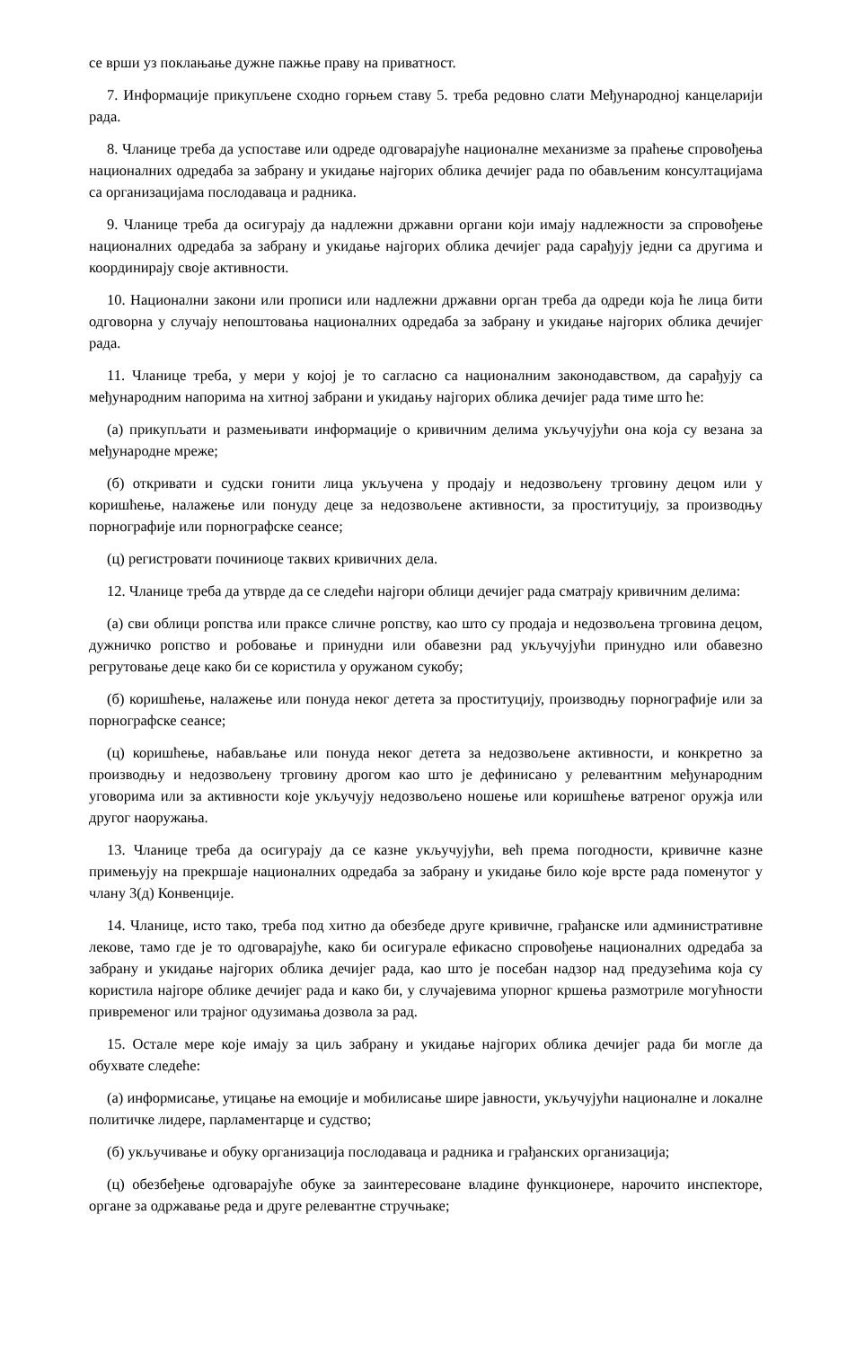се врши уз поклањање дужне пажње праву на приватност.
7. Информације прикупљене сходно горњем ставу 5. треба редовно слати Међународној канцеларији рада.
8. Чланице треба да успоставе или одреде одговарајуће националне механизме за праћење спровођења националних одредаба за забрану и укидање најгорих облика дечијег рада по обављеним консултацијама са организацијама послодаваца и радника.
9. Чланице треба да осигурају да надлежни државни органи који имају надлежности за спровођење националних одредаба за забрану и укидање најгорих облика дечијег рада сарађују једни са другима и координирају своје активности.
10. Национални закони или прописи или надлежни државни орган треба да одреди која ће лица бити одговорна у случају непоштовања националних одредаба за забрану и укидање најгорих облика дечијег рада.
11. Чланице треба, у мери у којој је то сагласно са националним законодавством, да сарађују са међународним напорима на хитној забрани и укидању најгорих облика дечијег рада тиме што ће:
(а) прикупљати и размењивати информације о кривичним делима укључујући она која су везана за међународне мреже;
(б) откривати и судски гонити лица укључена у продају и недозвољену трговину децом или у коришћење, налажење или понуду деце за недозвољене активности, за проституцију, за производњу порнографије или порнографске сеансе;
(ц) регистровати починиоце таквих кривичних дела.
12. Чланице треба да утврде да се следећи најгори облици дечијег рада сматрају кривичним делима:
(а) сви облици ропства или праксе сличне ропству, као што су продаја и недозвољена трговина децом, дужничко ропство и робовање и принудни или обавезни рад укључујући принудно или обавезно регрутовање деце како би се користила у оружаном сукобу;
(б) коришћење, налажење или понуда неког детета за проституцију, производњу порнографије или за порнографске сеансе;
(ц) коришћење, набављање или понуда неког детета за недозвољене активности, и конкретно за производњу и недозвољену трговину дрогом као што је дефинисано у релевантним међународним уговорима или за активности које укључују недозвољено ношење или коришћење ватреног оружја или другог наоружања.
13. Чланице треба да осигурају да се казне укључујући, већ према погодности, кривичне казне примењују на прекршаје националних одредаба за забрану и укидање било које врсте рада поменутог у члану 3(д) Конвенције.
14. Чланице, исто тако, треба под хитно да обезбеде друге кривичне, грађанске или административне лекове, тамо где је то одговарајуће, како би осигурале ефикасно спровођење националних одредаба за забрану и укидање најгорих облика дечијег рада, као што је посебан надзор над предузећима која су користила најгоре облике дечијег рада и како би, у случајевима упорног кршења размотриле могућности привременог или трајног одузимања дозвола за рад.
15. Остале мере које имају за циљ забрану и укидање најгорих облика дечијег рада би могле да обухвате следеће:
(а) информисање, утицање на емоције и мобилисање шире јавности, укључујући националне и локалне политичке лидере, парламентарце и судство;
(б) укључивање и обуку организација послодаваца и радника и грађанских организација;
(ц) обезбеђење одговарајуће обуке за заинтересоване владине функционере, нарочито инспекторе, органе за одржавање реда и друге релевантне стручњаке;